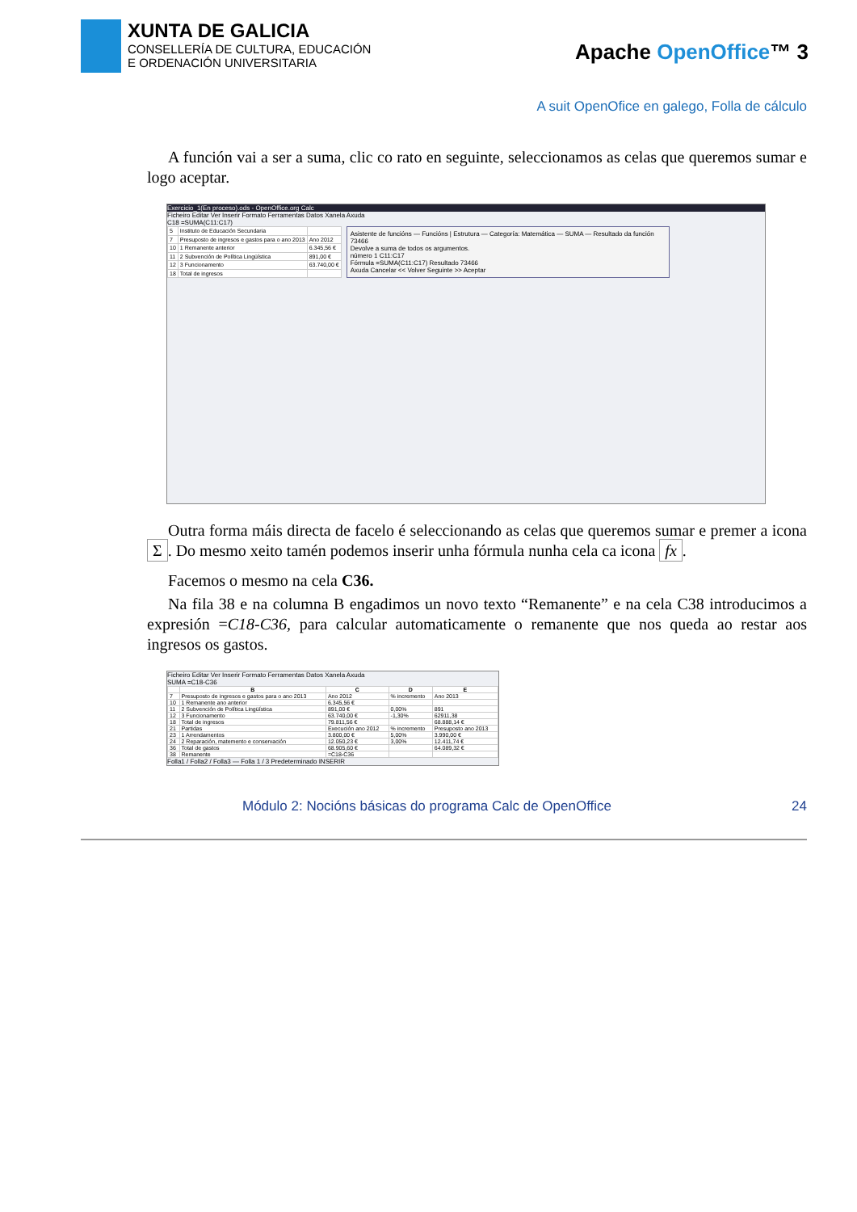XUNTA DE GALICIA
CONSELLERÍA DE CULTURA, EDUCACIÓN
E ORDENACIÓN UNIVERSITARIA
Apache OpenOffice™ 3
A suit OpenOfice en galego, Folla de cálculo
A función vai a ser a suma, clic co rato en seguinte, seleccionamos as celas que queremos sumar e logo aceptar.
Exercicio_1(En proceso).ods - OpenOffice.org Calc
Ficheiro Editar Ver Inserir Formato Ferramentas Datos Xanela Axuda
C18 =SUMA(C11:C17)
| 5 | Instituto de Educación Secundaria | |
| 7 | Presuposto de ingresos e gastos para o ano 2013 | Ano 2012 |
| 10 | 1 Remanente anterior | 6.345,56 € |
| 11 | 2 Subvención de Política Lingüística | 891,00 € |
| 12 | 3 Funcionamento | 63.740,00 € |
| 18 | Total de ingresos | |
Asistente de funcións — Funcións | Estrutura — Categoría: Matemática — SUMA — Resultado da función 73466
Devolve a suma de todos os argumentos.
número 1 C11:C17
Fórmula =SUMA(C11:C17) Resultado 73466
Axuda Cancelar << Volver Seguinte >> Aceptar
Outra forma máis directa de facelo é seleccionando as celas que queremos sumar e premer a icona Σ. Do mesmo xeito tamén podemos inserir unha fórmula nunha cela ca icona fx.
Facemos o mesmo na cela C36.
Na fila 38 e na columna B engadimos un novo texto “Remanente” e na cela C38 introducimos a expresión =C18-C36, para calcular automaticamente o remanente que nos queda ao restar aos ingresos os gastos.
Ficheiro Editar Ver Inserir Formato Ferramentas Datos Xanela Axuda
SUMA =C18-C36
| | B | C | D | E |
| --- | --- | --- | --- | --- |
| 7 | Presuposto de ingresos e gastos para o ano 2013 | Ano 2012 | % incremento | Ano 2013 |
| 10 | 1 Remanente ano anterior | 6.345,56 € | | |
| 11 | 2 Subvención de Política Lingüística | 891,00 € | 0,00% | 891 |
| 12 | 3 Funcionamento | 63.740,00 € | -1,30% | 62911,38 |
| 18 | Total de ingresos | 79.811,56 € | | 68.888,14 € |
| 21 | Partidas | Execución ano 2012 | % incremento | Presuposto ano 2013 |
| 23 | 1 Arrendamentos | 3.800,00 € | 5,00% | 3.990,00 € |
| 24 | 2 Reparación, matemento e conservación | 12.050,23 € | 3,00% | 12.411,74 € |
| 36 | Total de gastos | 68.905,60 € | | 64.089,32 € |
| 38 | Remanente | =C18-C36 | | |
Folla1 / Folla2 / Folla3 — Folla 1 / 3 Predeterminado INSERIR
Módulo 2: Nocións básicas do programa Calc de OpenOffice 24